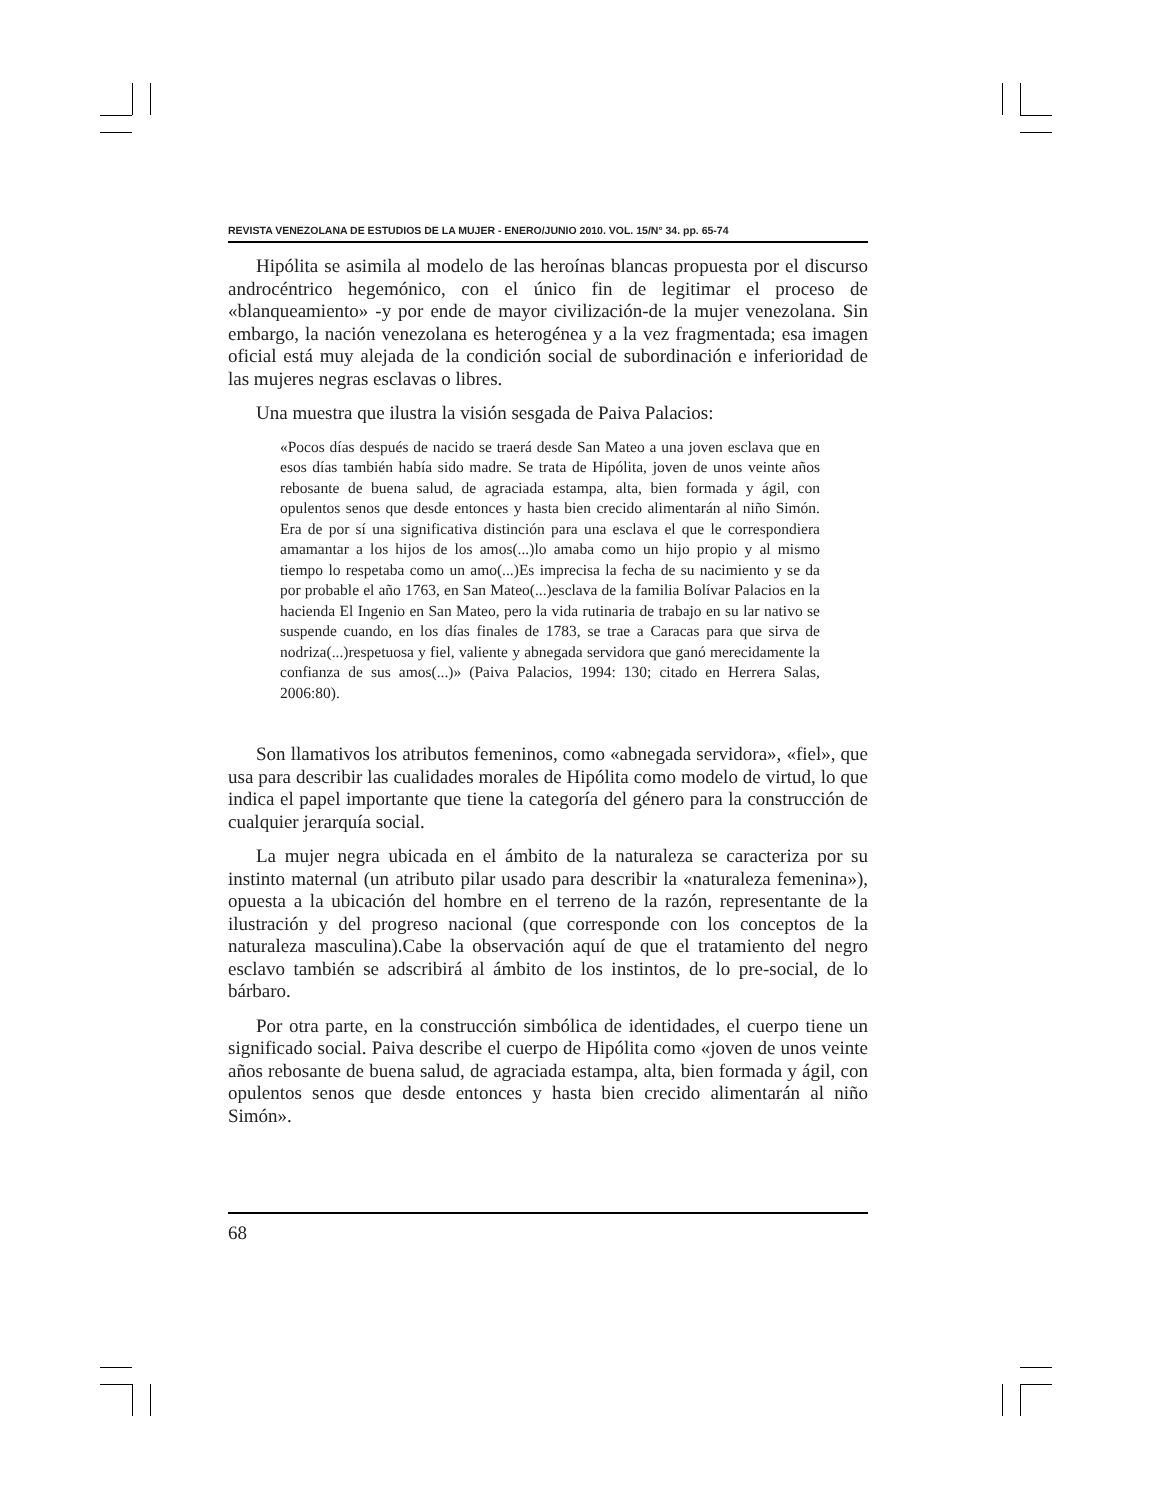REVISTA VENEZOLANA DE ESTUDIOS DE LA MUJER - ENERO/JUNIO 2010. VOL. 15/N° 34. pp. 65-74
Hipólita se asimila al modelo de las heroínas blancas propuesta por el discurso androcéntrico hegemónico, con el único fin de legitimar el proceso de «blanqueamiento» -y por ende de mayor civilización-de la mujer venezolana. Sin embargo, la nación venezolana es heterogénea y a la vez fragmentada; esa imagen oficial está muy alejada de la condición social de subordinación e inferioridad de las mujeres negras esclavas o libres.
Una muestra que ilustra la visión sesgada de Paiva Palacios:
«Pocos días después de nacido se traerá desde San Mateo a una joven esclava que en esos días también había sido madre. Se trata de Hipólita, joven de unos veinte años rebosante de buena salud, de agraciada estampa, alta, bien formada y ágil, con opulentos senos que desde entonces y hasta bien crecido alimentarán al niño Simón. Era de por sí una significativa distinción para una esclava el que le correspondiera amamantar a los hijos de los amos(...)lo amaba como un hijo propio y al mismo tiempo lo respetaba como un amo(...)Es imprecisa la fecha de su nacimiento y se da por probable el año 1763, en San Mateo(...)esclava de la familia Bolívar Palacios en la hacienda El Ingenio en San Mateo, pero la vida rutinaria de trabajo en su lar nativo se suspende cuando, en los días finales de 1783, se trae a Caracas para que sirva de nodriza(...)respetuosa y fiel, valiente y abnegada servidora que ganó merecidamente la confianza de sus amos(...)» (Paiva Palacios, 1994: 130; citado en Herrera Salas, 2006:80).
Son llamativos los atributos femeninos, como «abnegada servidora», «fiel», que usa para describir las cualidades morales de Hipólita como modelo de virtud, lo que indica el papel importante que tiene la categoría del género para la construcción de cualquier jerarquía social.
La mujer negra ubicada en el ámbito de la naturaleza se caracteriza por su instinto maternal (un atributo pilar usado para describir la «naturaleza femenina»), opuesta a la ubicación del hombre en el terreno de la razón, representante de la ilustración y del progreso nacional (que corresponde con los conceptos de la naturaleza masculina).Cabe la observación aquí de que el tratamiento del negro esclavo también se adscribirá al ámbito de los instintos, de lo pre-social, de lo bárbaro.
Por otra parte, en la construcción simbólica de identidades, el cuerpo tiene un significado social. Paiva describe el cuerpo de Hipólita como «joven de unos veinte años rebosante de buena salud, de agraciada estampa, alta, bien formada y ágil, con opulentos senos que desde entonces y hasta bien crecido alimentarán al niño Simón».
68